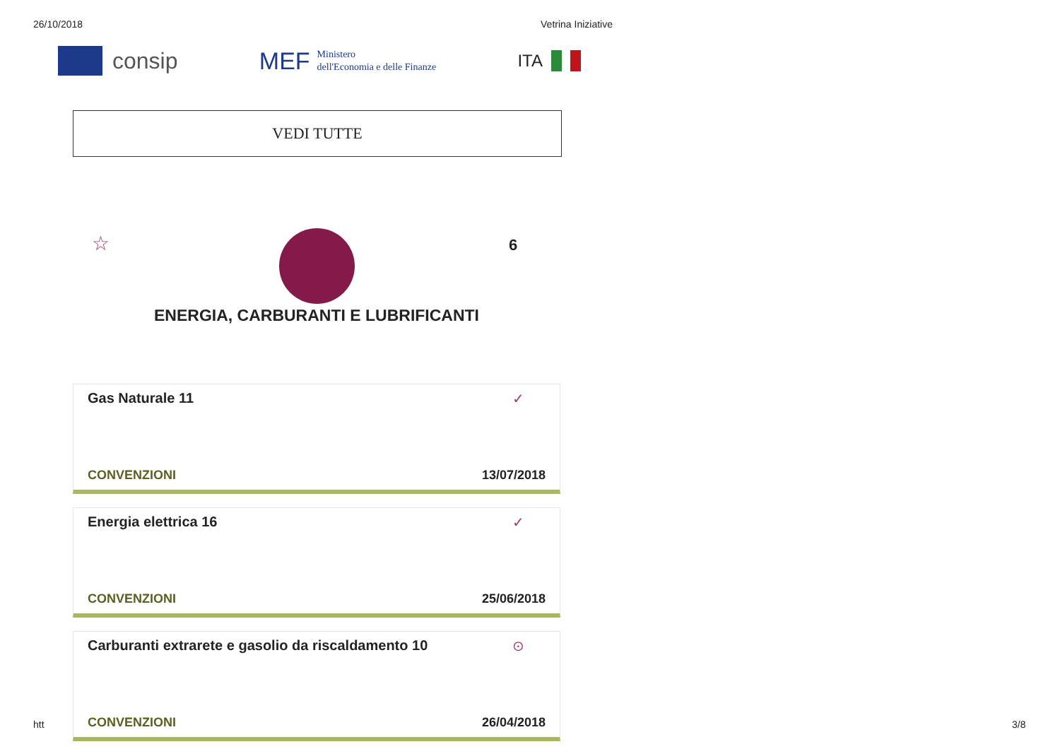26/10/2018 Vetrina Iniziative
consip
MEF Ministero
dell'Economia e delle Finanze
ITA
VEDI TUTTE
☆ 6
ENERGIA, CARBURANTI E LUBRIFICANTI
Gas Naturale 11 ✓
CONVENZIONI 13/07/2018
Energia elettrica 16 ✓
CONVENZIONI 25/06/2018
Carburanti extrarete e gasolio da riscaldamento 10 ⊙
CONVENZIONI 26/04/2018
htt 3/8